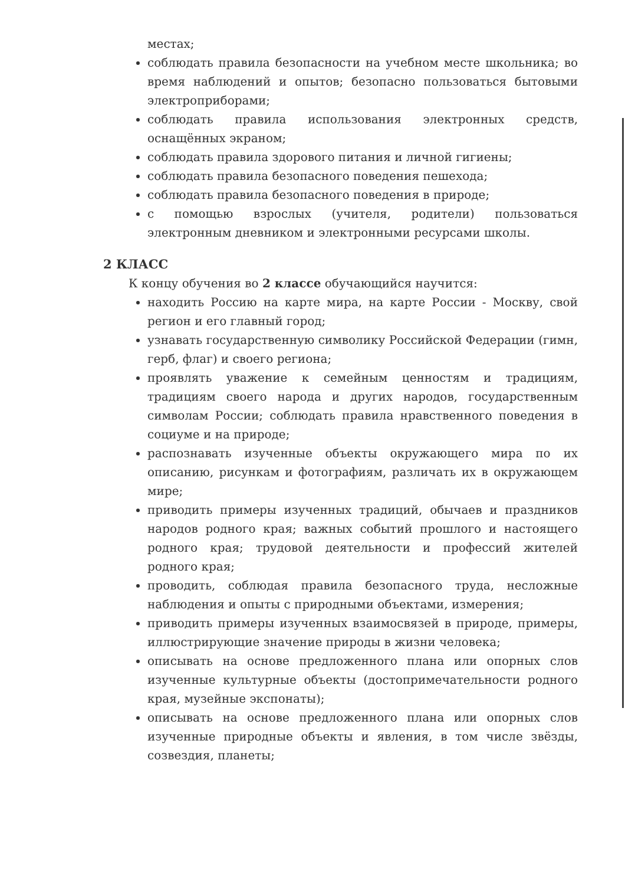местах;
соблюдать правила безопасности на учебном месте школьника; во время наблюдений и опытов; безопасно пользоваться бытовыми электроприборами;
соблюдать правила использования электронных средств, оснащённых экраном;
соблюдать правила здорового питания и личной гигиены;
соблюдать правила безопасного поведения пешехода;
соблюдать правила безопасного поведения в природе;
с помощью взрослых (учителя, родители) пользоваться электронным дневником и электронными ресурсами школы.
2 КЛАСС
К концу обучения во 2 классе обучающийся научится:
находить Россию на карте мира, на карте России - Москву, свой регион и его главный город;
узнавать государственную символику Российской Федерации (гимн, герб, флаг) и своего региона;
проявлять уважение к семейным ценностям и традициям, традициям своего народа и других народов, государственным символам России; соблюдать правила нравственного поведения в социуме и на природе;
распознавать изученные объекты окружающего мира по их описанию, рисункам и фотографиям, различать их в окружающем мире;
приводить примеры изученных традиций, обычаев и праздников народов родного края; важных событий прошлого и настоящего родного края; трудовой деятельности и профессий жителей родного края;
проводить, соблюдая правила безопасного труда, несложные наблюдения и опыты с природными объектами, измерения;
приводить примеры изученных взаимосвязей в природе, примеры, иллюстрирующие значение природы в жизни человека;
описывать на основе предложенного плана или опорных слов изученные культурные объекты (достопримечательности родного края, музейные экспонаты);
описывать на основе предложенного плана или опорных слов изученные природные объекты и явления, в том числе звёзды, созвездия, планеты;